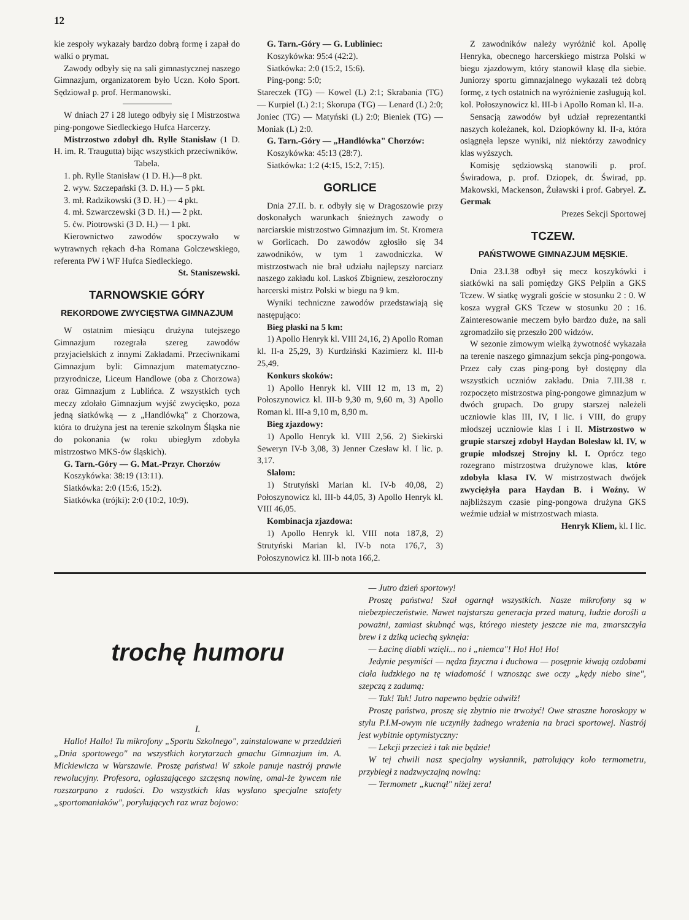12
kie zespoły wykazały bardzo dobrą formę i zapał do walki o prymat.
Zawody odbyły się na sali gimnastycznej naszego Gimnazjum, organizatorem było Uczn. Koło Sport. Sędziował p. prof. Hermanowski.
W dniach 27 i 28 lutego odbyły się I Mistrzostwa ping-pongowe Siedleckiego Hufca Harcerzy.
Mistrzostwo zdobył dh. Rylle Stanisław (1 D. H. im. R. Traugutta) bijąc wszystkich przeciwników.
Tabela.
1. ph. Rylle Stanisław (1 D. H.)—8 pkt.
2. wyw. Szczepański (3. D. H.) — 5 pkt.
3. mł. Radzikowski (3 D. H.) — 4 pkt.
4. mł. Szwarczewski (3 D. H.) — 2 pkt.
5. ćw. Piotrowski (3 D. H.) — 1 pkt.
Kierownictwo zawodów spoczywało w wytrawnych rękach d-ha Romana Golczewskiego, referenta PW i WF Hufca Siedleckiego.
St. Staniszewski.
TARNOWSKIE GÓRY
REKORDOWE ZWYCIĘSTWA GIMNAZJUM
W ostatnim miesiącu drużyna tutejszego Gimnazjum rozegrała szereg zawodów przyjacielskich z innymi Zakładami. Przeciwnikami Gimnazjum byli: Gimnazjum matematyczno-przyrodnicze, Liceum Handlowe (oba z Chorzowa) oraz Gimnazjum z Lublińca. Z wszystkich tych meczy zdołało Gimnazjum wyjść zwycięsko, poza jedną siatkówką — z „Handlówką" z Chorzowa, która to drużyna jest na terenie szkolnym Śląska nie do pokonania (w roku ubiegłym zdobyła mistrzostwo MKS-ów śląskich).
G. Tarn.-Góry — G. Mat.-Przyr. Chorzów
Koszykówka: 38:19 (13:11).
Siatkówka: 2:0 (15:6, 15:2).
Siatkówka (trójki): 2:0 (10:2, 10:9).
G. Tarn.-Góry — G. Lubliniec:
Koszykówka: 95:4 (42:2).
Siatkówka: 2:0 (15:2, 15:6).
Ping-pong: 5:0;
Stareczek (TG) — Kowel (L) 2:1; Skrabania (TG) — Kurpiel (L) 2:1; Skorupa (TG) — Lenard (L) 2:0; Joniec (TG) — Matyński (L) 2:0; Bieniek (TG) — Moniak (L) 2:0.
G. Tarn.-Góry — „Handlówka" Chorzów:
Koszykówka: 45:13 (28:7).
Siatkówka: 1:2 (4:15, 15:2, 7:15).
GORLICE
Dnia 27.II. b. r. odbyły się w Dragoszowie przy doskonałych warunkach śnieżnych zawody o narciarskie mistrzostwo Gimnazjum im. St. Kromera w Gorlicach. Do zawodów zgłosiło się 34 zawodników, w tym 1 zawodniczka. W mistrzostwach nie brał udziału najlepszy narciarz naszego zakładu kol. Laskoś Zbigniew, zeszłoroczny harcerski mistrz Polski w biegu na 9 km.
Wyniki techniczne zawodów przedstawiają się następująco:
Bieg płaski na 5 km:
1) Apollo Henryk kl. VIII 24,16, 2) Apollo Roman kl. II-a 25,29, 3) Kurdziński Kazimierz kl. III-b 25,49.
Konkurs skoków:
1) Apollo Henryk kl. VIII 12 m, 13 m, 2) Połoszynowicz kl. III-b 9,30 m, 9,60 m, 3) Apollo Roman kl. III-a 9,10 m, 8,90 m.
Bieg zjazdowy:
1) Apollo Henryk kl. VIII 2,56. 2) Siekirski Seweryn IV-b 3,08, 3) Jenner Czesław kl. I lic. p. 3,17.
Slalom:
1) Strutyński Marian kl. IV-b 40,08, 2) Połoszynowicz kl. III-b 44,05, 3) Apollo Henryk kl. VIII 46,05.
Kombinacja zjazdowa:
1) Apollo Henryk kl. VIII nota 187,8, 2) Strutyński Marian kl. IV-b nota 176,7, 3) Połoszynowicz kl. III-b nota 166,2.
Z zawodników należy wyróżnić kol. Apollę Henryka, obecnego harcerskiego mistrza Polski w biegu zjazdowym, który stanowił klasę dla siebie. Juniorzy sportu gimnazjalnego wykazali też dobrą formę, z tych ostatnich na wyróżnienie zasługują kol. kol. Połoszynowicz kl. III-b i Apollo Roman kl. II-a.
Sensacją zawodów był udział reprezentantki naszych koleżanek, kol. Dziopkówny kl. II-a, która osiągnęła lepsze wyniki, niż niektórzy zawodnicy klas wyższych.
Komisję sędziowską stanowili p. prof. Świradowa, p. prof. Dziopek, dr. Świrad, pp. Makowski, Mackenson, Żuławski i prof. Gabryel. Z. Germak
Prezes Sekcji Sportowej
TCZEW.
PAŃSTWOWE GIMNAZJUM MĘSKIE.
Dnia 23.I.38 odbył się mecz koszykówki i siatkówki na sali pomiędzy GKS Pelplin a GKS Tczew. W siatkę wygrali goście w stosunku 2 : 0. W kosza wygrał GKS Tczew w stosunku 20 : 16. Zainteresowanie meczem było bardzo duże, na sali zgromadziło się przeszło 200 widzów.
W sezonie zimowym wielką żywotność wykazała na terenie naszego gimnazjum sekcja ping-pongowa. Przez cały czas ping-pong był dostępny dla wszystkich uczniów zakładu. Dnia 7.III.38 r. rozpoczęto mistrzostwa ping-pongowe gimnazjum w dwóch grupach. Do grupy starszej należeli uczniowie klas III, IV, I lic. i VIII, do grupy młodszej uczniowie klas I i II. Mistrzostwo w grupie starszej zdobył Haydan Bolesław kl. IV, w grupie młodszej Strojny kl. I. Oprócz tego rozegrano mistrzostwa drużynowe klas, które zdobyła klasa IV. W mistrzostwach dwójek zwyciężyła para Haydan B. i Woźny. W najbliższym czasie ping-pongowa drużyna GKS weźmie udział w mistrzostwach miasta.
Henryk Kliem, kl. I lic.
trochę humoru
I.
Hallo! Hallo! Tu mikrofony „Sportu Szkolnego", zainstalowane w przeddzień „Dnia sportowego" na wszystkich korytarzach gmachu Gimnazjum im. A. Mickiewicza w Warszawie. Proszę państwa! W szkole panuje nastrój prawie rewolucyjny. Profesora, ogłaszającego szczęsną nowinę, omal-że żywcem nie rozszarpano z radości. Do wszystkich klas wysłano specjalne sztafety „sportomaniaków", porykujących raz wraz bojowo:
— Jutro dzień sportowy!
Proszę państwa! Szał ogarnął wszystkich. Nasze mikrofony są w niebezpieczeństwie. Nawet najstarsza generacja przed maturą, ludzie dorośli a poważni, zamiast skubnąć wąs, którego niestety jeszcze nie ma, zmarszczyła brew i z dziką uciechą syknęła:
— Łacinę diabli wzięli... no i „niemca"! Ho! Ho! Ho!
Jedynie pesymiści — nędza fizyczna i duchowa — posępnie kiwają ozdobami ciała ludzkiego na tę wiadomość i wznosząc swe oczy „kędy niebo sine", szepczą z zadumą:
— Tak! Tak! Jutro napewno będzie odwilż!
Proszę państwa, proszę się zbytnio nie trwożyć! Owe straszne horoskopy w stylu P.I.M-owym nie uczyniły żadnego wrażenia na braci sportowej. Nastrój jest wybitnie optymistyczny:
— Lekcji przecież i tak nie będzie!
W tej chwili nasz specjalny wysłannik, patrolujący koło termometru, przybiegł z nadzwyczajną nowiną:
— Termometr „kucnął" niżej zera!